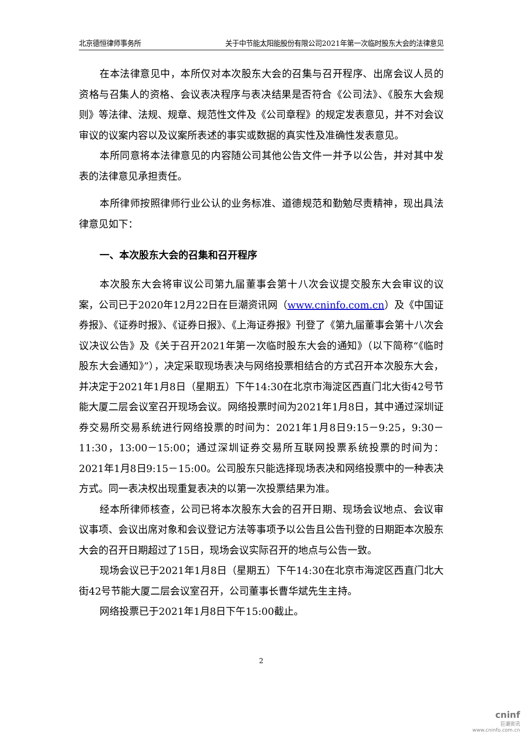北京德恒律师事务所 关于中节能太阳能股份有限公司2021年第一次临时股东大会的法律意见
在本法律意见中，本所仅对本次股东大会的召集与召开程序、出席会议人员的资格与召集人的资格、会议表决程序与表决结果是否符合《公司法》、《股东大会规则》等法律、法规、规章、规范性文件及《公司章程》的规定发表意见，并不对会议审议的议案内容以及议案所表述的事实或数据的真实性及准确性发表意见。
本所同意将本法律意见的内容随公司其他公告文件一并予以公告，并对其中发表的法律意见承担责任。
本所律师按照律师行业公认的业务标准、道德规范和勤勉尽责精神，现出具法律意见如下：
一、本次股东大会的召集和召开程序
本次股东大会将审议公司第九届董事会第十八次会议提交股东大会审议的议案，公司已于2020年12月22日在巨潮资讯网（www.cninfo.com.cn）及《中国证券报》、《证券时报》、《证券日报》、《上海证券报》刊登了《第九届董事会第十八次会议决议公告》及《关于召开2021年第一次临时股东大会的通知》（以下简称“《临时股东大会通知》”），决定采取现场表决与网络投票相结合的方式召开本次股东大会，并决定于2021年1月8日（星期五）下午14:30在北京市海淀区西直门北大街42号节能大厦二层会议室召开现场会议。网络投票时间为2021年1月8日，其中通过深圳证券交易所交易系统进行网络投票的时间为：2021年1月8日9:15－9:25，9:30－11:30，13:00－15:00；通过深圳证券交易所互联网投票系统投票的时间为：2021年1月8日9:15－15:00。公司股东只能选择现场表决和网络投票中的一种表决方式。同一表决权出现重复表决的以第一次投票结果为准。
经本所律师核查，公司已将本次股东大会的召开日期、现场会议地点、会议审议事项、会议出席对象和会议登记方法等事项予以公告且公告刊登的日期距本次股东大会的召开日期超过了15日，现场会议实际召开的地点与公告一致。
现场会议已于2021年1月8日（星期五）下午14:30在北京市海淀区西直门北大街42号节能大厦二层会议室召开，公司董事长曹华斌先生主持。
网络投票已于2021年1月8日下午15:00截止。
2
cninf
巨潮资讯
www.cninfo.com.cn